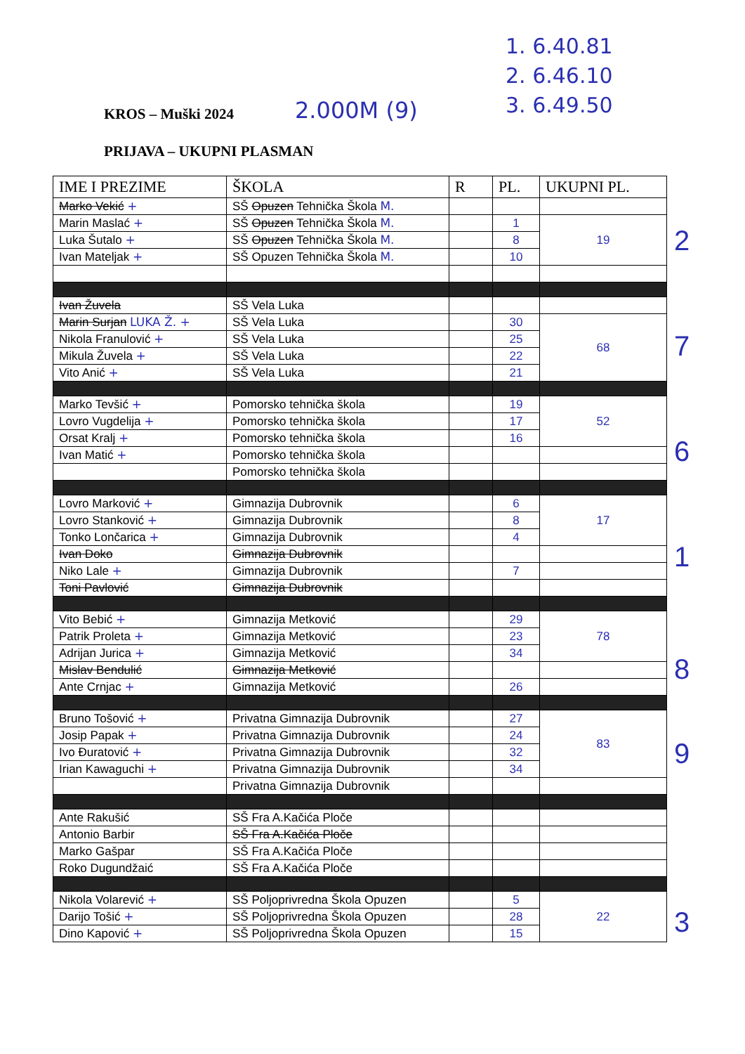1. 6.40.81
2. 6.46.10
3. 6.49.50
KROS – Muški 2024 2.000M (9)
PRIJAVA – UKUPNI PLASMAN
| IME I PREZIME | ŠKOLA | R | PL. | UKUPNI PL. |
| --- | --- | --- | --- | --- |
| Marko Vekić + | SŠ Opuzen Tehnička Škola M. | | | |
| Marin Maslać + | SŠ Opuzen Tehnička Škola M. | | 1 | 19 |
| Luka Šutalo + | SŠ Opuzen Tehnička Škola M. | | 8 | |
| Ivan Mateljak + | SŠ Opuzen Tehnička Škola M. | | 10 | |
| Ivan Žuvela | SŠ Vela Luka | | | |
| Marin Surjan LUKA Ž. + | SŠ Vela Luka | | 30 | 68 |
| Nikola Franulović + | SŠ Vela Luka | | 25 | |
| Mikula Žuvela + | SŠ Vela Luka | | 22 | |
| Vito Anić + | SŠ Vela Luka | | 21 | |
| Marko Tevšić + | Pomorsko tehnička škola | | 19 | 52 |
| Lovro Vugdelija + | Pomorsko tehnička škola | | 17 | |
| Orsat Kralj + | Pomorsko tehnička škola | | 16 | |
| Ivan Matić + | Pomorsko tehnička škola | | | |
| | Pomorsko tehnička škola | | | |
| Lovro Marković + | Gimnazija Dubrovnik | | 6 | 17 |
| Lovro Stanković + | Gimnazija Dubrovnik | | 8 | |
| Tonko Lončarica + | Gimnazija Dubrovnik | | 4 | |
| Ivan Doko | Gimnazija Dubrovnik | | | |
| Niko Lale + | Gimnazija Dubrovnik | | 7 | |
| Toni Pavlović | Gimnazija Dubrovnik | | | |
| Vito Bebić + | Gimnazija Metković | | 29 | 78 |
| Patrik Proleta + | Gimnazija Metković | | 23 | |
| Adrijan Jurica + | Gimnazija Metković | | 34 | |
| Mislav Bendulić | Gimnazija Metković | | | |
| Ante Crnjac + | Gimnazija Metković | | 26 | |
| Bruno Tošović + | Privatna Gimnazija Dubrovnik | | 27 | 83 |
| Josip Papak + | Privatna Gimnazija Dubrovnik | | 24 | |
| Ivo Đuratović + | Privatna Gimnazija Dubrovnik | | 32 | |
| Irian Kawaguchi + | Privatna Gimnazija Dubrovnik | | 34 | |
| | Privatna Gimnazija Dubrovnik | | | |
| Ante Rakušić | SŠ Fra A.Kačića Ploče | | | |
| Antonio Barbir | SŠ Fra A.Kačića Ploče | | | |
| Marko Gašpar | SŠ Fra A.Kačića Ploče | | | |
| Roko Dugundžaić | SŠ Fra A.Kačića Ploče | | | |
| Nikola Volarević + | SŠ Poljoprivredna Škola Opuzen | | 5 | 22 |
| Darijo Tošić + | SŠ Poljoprivredna Škola Opuzen | | 28 | |
| Dino Kapović + | SŠ Poljoprivredna Škola Opuzen | | 15 | |
2
7
6
1
8
9
3